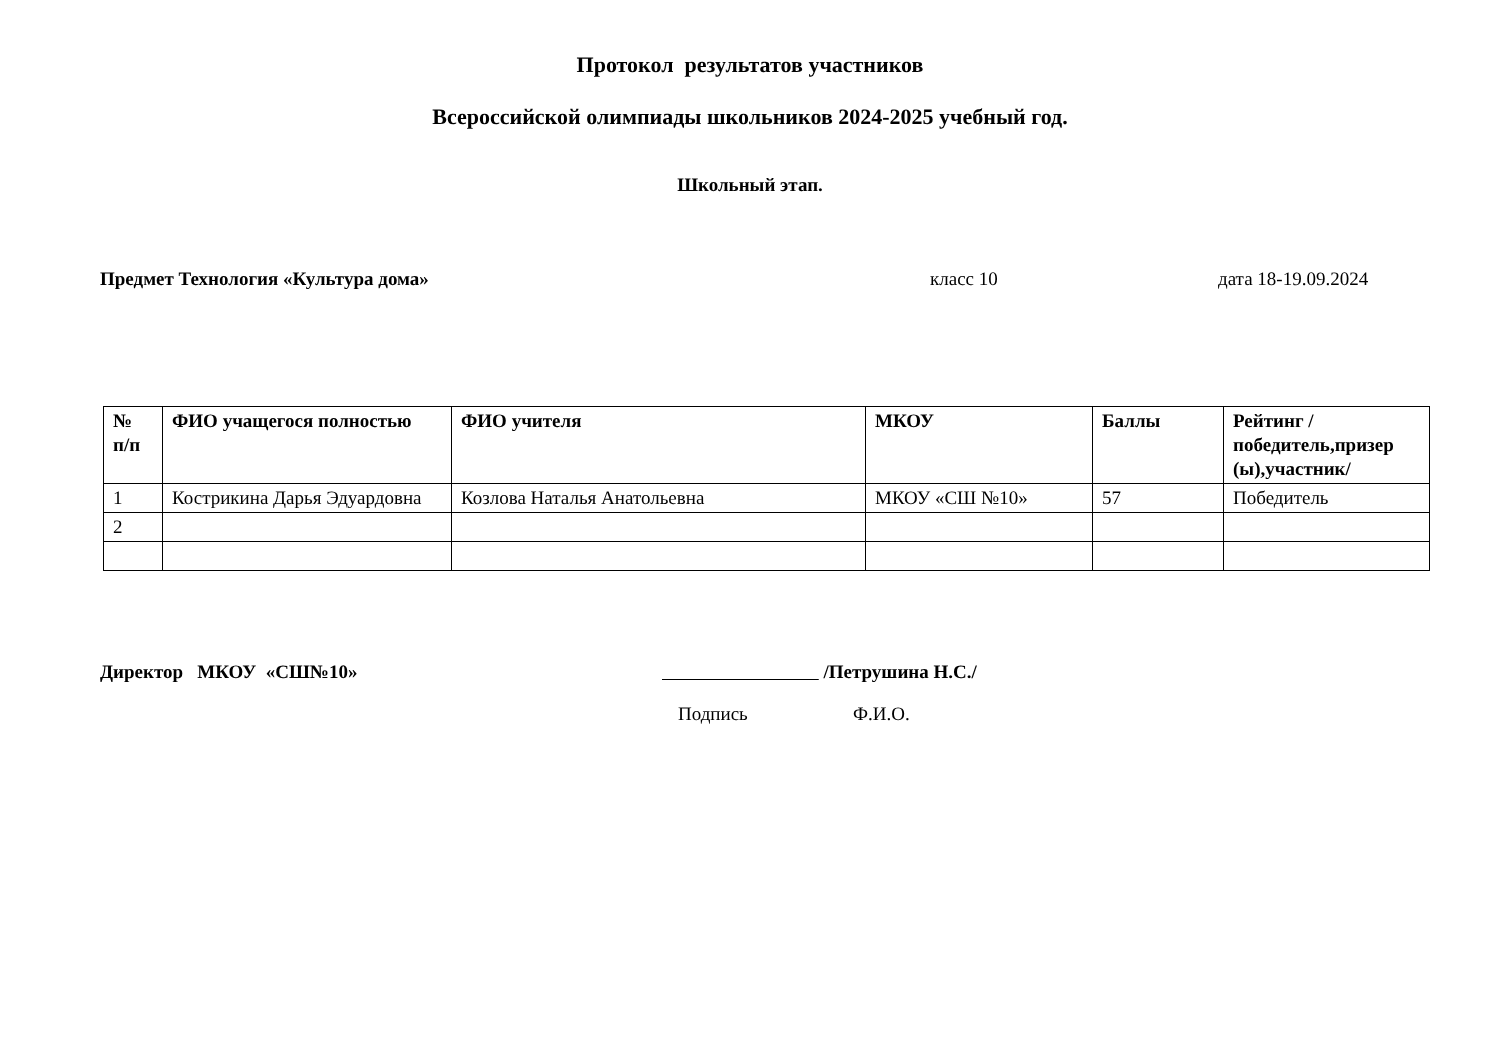Протокол результатов участников
Всероссийской олимпиады школьников 2024-2025 учебный год.
Школьный этап.
Предмет Технология «Культура дома» класс 10 дата 18-19.09.2024
| № п/п | ФИО учащегося полностью | ФИО учителя | МКОУ | Баллы | Рейтинг /победитель,призер (ы),участник/ |
| --- | --- | --- | --- | --- | --- |
| 1 | Кострикина Дарья Эдуардовна | Козлова Наталья Анатольевна | МКОУ «СШ №10» | 57 | Победитель |
| 2 | | | | | |
Директор МКОУ «СШ№10» /Петрушина Н.С./
Подпись Ф.И.О.